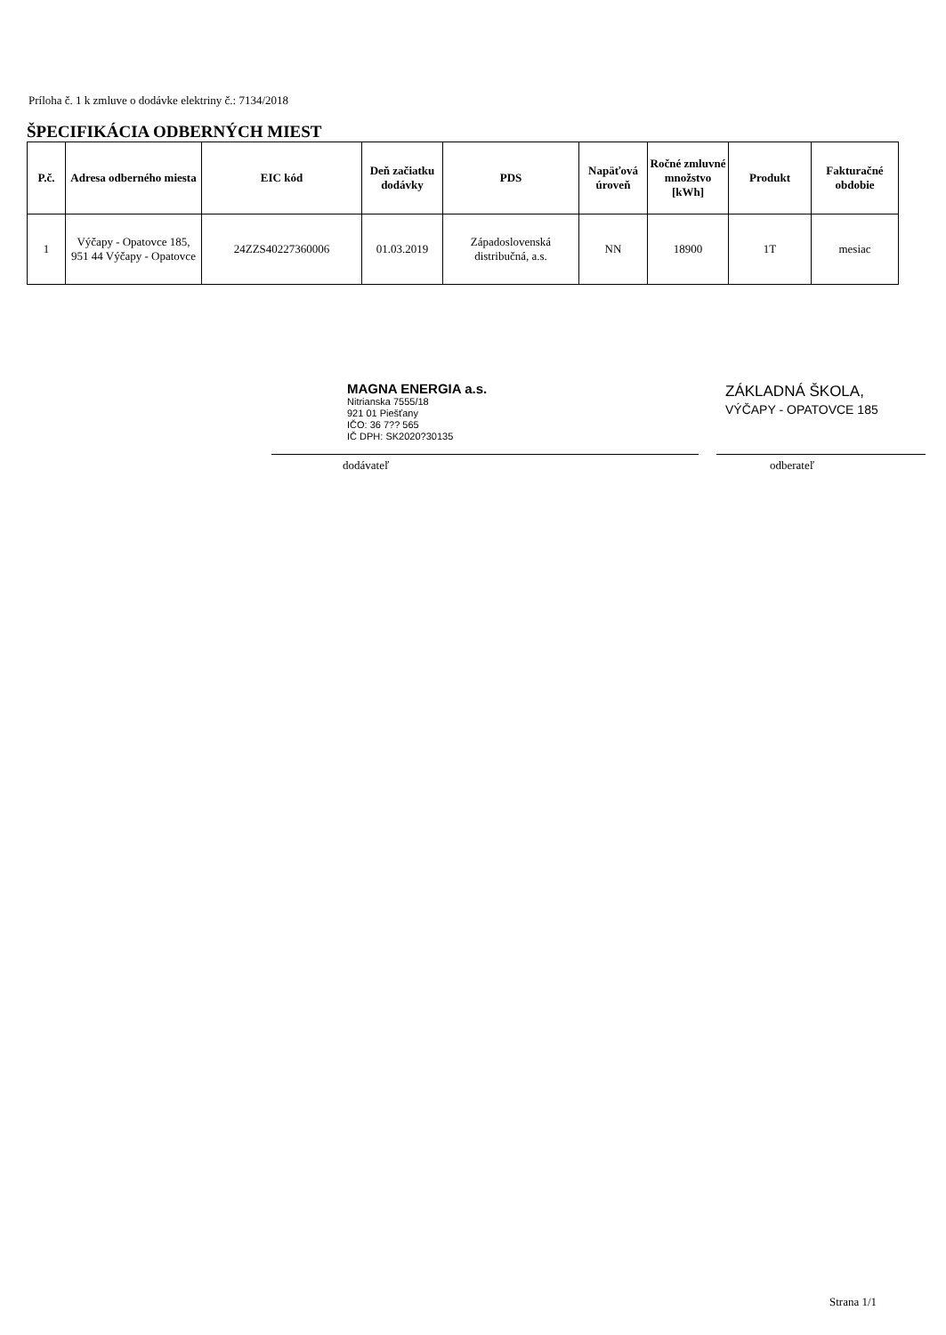Príloha č. 1 k zmluve o dodávke elektriny č.: 7134/2018
ŠPECIFIKÁCIA ODBERNÝCH MIEST
| P.č. | Adresa odberného miesta | EIC kód | Deň začiatku dodávky | PDS | Napäťová úroveň | Ročné zmluvné množstvo [kWh] | Produkt | Fakturačné obdobie |
| --- | --- | --- | --- | --- | --- | --- | --- | --- |
| 1 | Výčapy - Opatovce 185, 951 44 Výčapy - Opatovce | 24ZZS40227360006 | 01.03.2019 | Západoslovenská distribučná, a.s. | NN | 18900 | 1T | mesiac |
MAGNA ENERGIA a.s.
Nitrianska 7555/18
921 01 Piešťany
IČO: 36 7?? 565
IČ DPH: SK2020?30135
dodávateľ
ZÁKLADNÁ ŠKOLA,
VÝČAPY - OPATOVCE 185
odberateľ
Strana 1/1